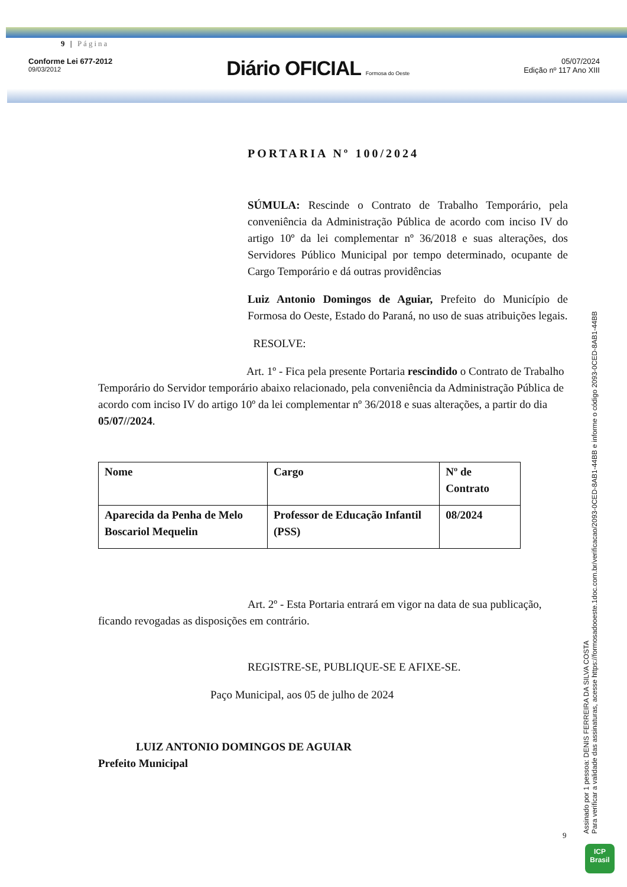9 | Página
Conforme Lei 677-2012
09/03/2012
Diário OFICIAL Formosa do Oeste
05/07/2024
Edição nº 117 Ano XIII
PORTARIA Nº 100/2024
SÚMULA: Rescinde o Contrato de Trabalho Temporário, pela conveniência da Administração Pública de acordo com inciso IV do artigo 10º da lei complementar nº 36/2018 e suas alterações, dos Servidores Público Municipal por tempo determinado, ocupante de Cargo Temporário e dá outras providências
Luiz Antonio Domingos de Aguiar, Prefeito do Município de Formosa do Oeste, Estado do Paraná, no uso de suas atribuições legais.
RESOLVE:
Art. 1º - Fica pela presente Portaria rescindido o Contrato de Trabalho Temporário do Servidor temporário abaixo relacionado, pela conveniência da Administração Pública de acordo com inciso IV do artigo 10º da lei complementar nº 36/2018 e suas alterações, a partir do dia 05/07//2024.
| Nome | Cargo | Nº de Contrato |
| Aparecida da Penha de Melo Boscariol Mequelin | Professor de Educação Infantil (PSS) | 08/2024 |
Art. 2º - Esta Portaria entrará em vigor na data de sua publicação, ficando revogadas as disposições em contrário.
REGISTRE-SE, PUBLIQUE-SE E AFIXE-SE.
Paço Municipal, aos 05 de julho de 2024
LUIZ ANTONIO DOMINGOS DE AGUIAR
Prefeito Municipal
9
Assinado por 1 pessoa: DENIS FERREIRA DA SILVA COSTA
Para verificar a validade das assinaturas, acesse https://formosadooeste.1doc.com.br/verificacao/2093-0CED-8AB1-44BB e informe o código 2093-0CED-8AB1-44BB
ICP
Brasil